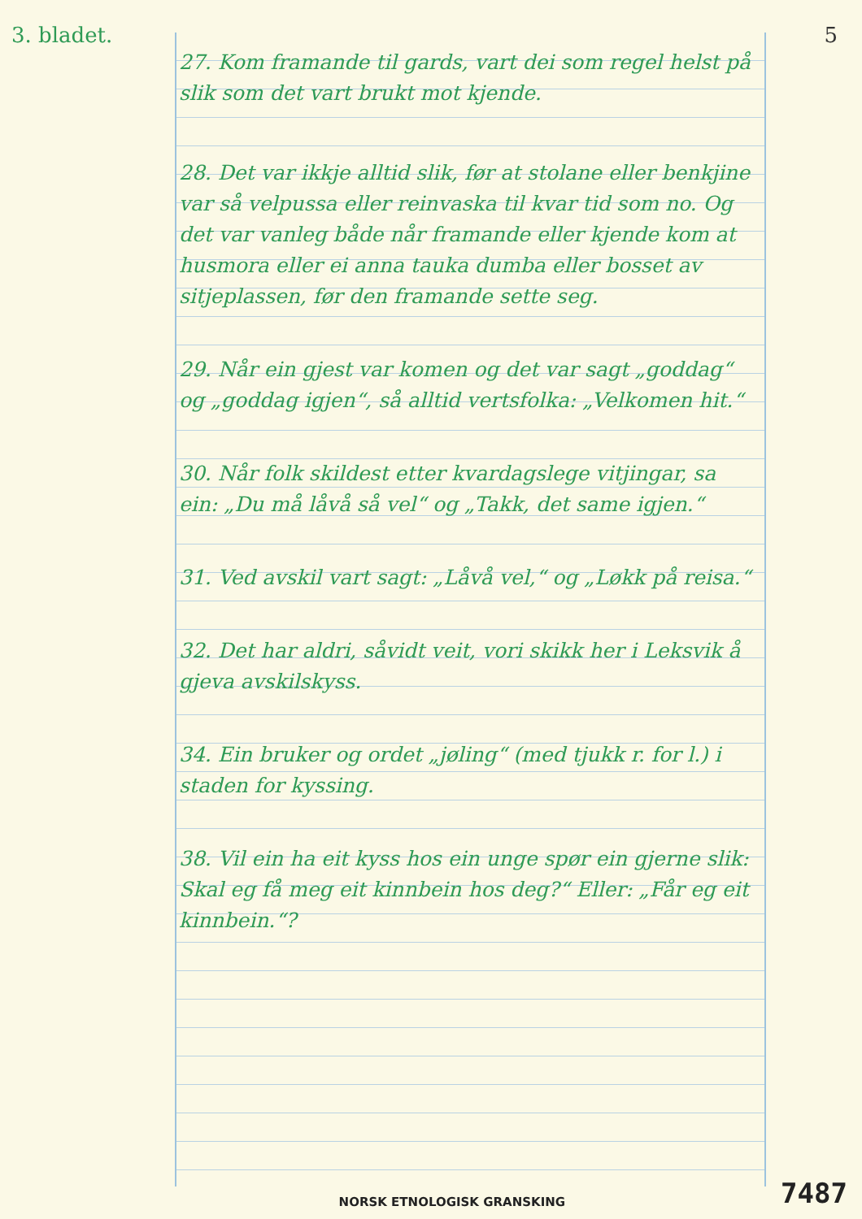3. bladet. 5
27. Kom framande til gards, vart dei som regel helst på slik som det vart brukt mot kjende.
28. Det var ikkje alltid slik, før at stolane eller benkjine var så velpussa eller reinvaska til kvar tid som no. Og det var vanleg både når framande eller kjende kom at husmora eller ei anna tauka dumba eller bosset av sitjeplassen, før den framande sette seg.
29. Når ein gjest var komen og det var sagt „goddag“ og „goddag igjen“, så alltid vertsfolka: „Velkomen hit.“
30. Når folk skildest etter kvardagslege vitjingar, sa ein: „Du må låvå så vel“ og „Takk, det same igjen.“
31. Ved avskil vart sagt: „Låvå vel,“ og „Løkk på reisa.“
32. Det har aldri, såvidt veit, vori skikk her i Leksvik å gjeva avskilskyss.
34. Ein bruker og ordet „jøling“ (med tjukk r. for l.) i staden for kyssing.
38. Vil ein ha eit kyss hos ein unge spør ein gjerne slik: Skal eg få meg eit kinnbein hos deg?“ Eller: „Får eg eit kinnbein.“?
NORSK ETNOLOGISK GRANSKING 7487